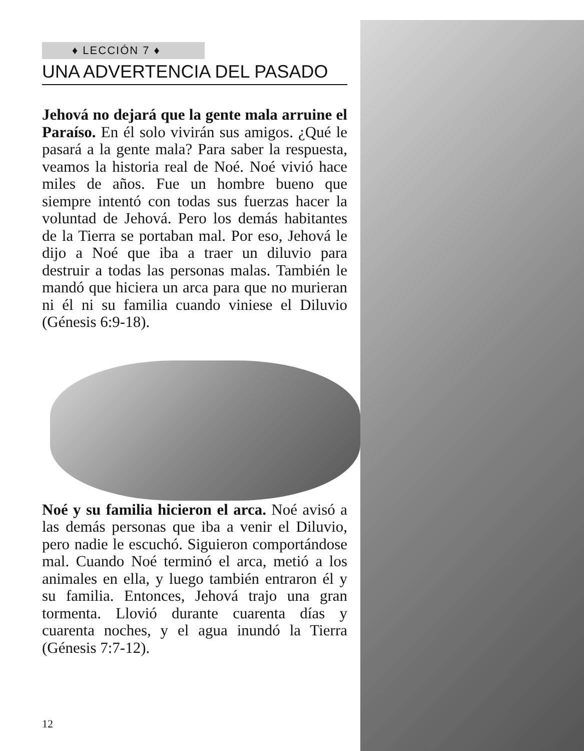♦ LECCIÓN 7 ♦
UNA ADVERTENCIA DEL PASADO
Jehová no dejará que la gente mala arruine el Paraíso. En él solo vivirán sus amigos. ¿Qué le pasará a la gente mala? Para saber la respuesta, veamos la historia real de Noé. Noé vivió hace miles de años. Fue un hombre bueno que siempre intentó con todas sus fuerzas hacer la voluntad de Jehová. Pero los demás habitantes de la Tierra se portaban mal. Por eso, Jehová le dijo a Noé que iba a traer un diluvio para destruir a todas las personas malas. También le mandó que hiciera un arca para que no murieran ni él ni su familia cuando viniese el Diluvio (Génesis 6:9-18).
Noé y su familia hicieron el arca. Noé avisó a las demás personas que iba a venir el Diluvio, pero nadie le escuchó. Siguieron comportándose mal. Cuando Noé terminó el arca, metió a los animales en ella, y luego también entraron él y su familia. Entonces, Jehová trajo una gran tormenta. Llovió durante cuarenta días y cuarenta noches, y el agua inundó la Tierra (Génesis 7:7-12).
12